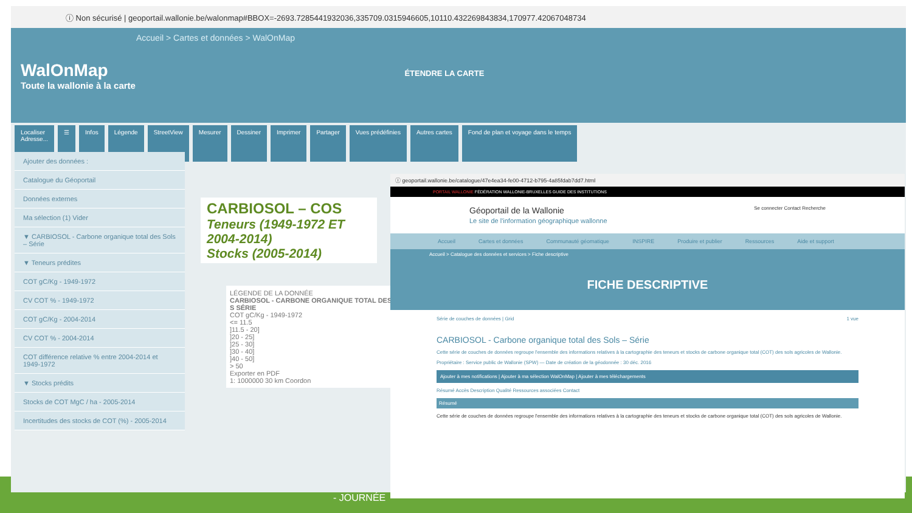ⓘ Non sécurisé | geoportail.wallonie.be/walonmap#BBOX=-2693.7285441932036,335709.0315946605,10110.432269843834,170977.42067048734
Accueil > Cartes et données > WalOnMap
WalOnMap ÉTENDRE LA CARTE
Toute la wallonie à la carte
Localiser
Adresse...
☰ Infos Légende StreetView Mesurer Dessiner Imprimer Partager Vues prédéfinies Autres cartes Fond de plan et voyage dans le temps
Ajouter des données :
Catalogue du Géoportail
Données externes
Ma sélection (1) Vider
▼ CARBIOSOL - Carbone organique total des Sols – Série
▼ Teneurs prédites
COT gC/Kg - 1949-1972
CV COT % - 1949-1972
COT gC/Kg - 2004-2014
CV COT % - 2004-2014
COT différence relative % entre 2004-2014 et 1949-1972
▼ Stocks prédits
Stocks de COT MgC / ha - 2005-2014
Incertitudes des stocks de COT (%) - 2005-2014
LÉGENDE DE LA DONNÉE
CARBIOSOL - CARBONE ORGANIQUE TOTAL DES S SÉRIE
COT gC/Kg - 1949-1972
<= 11.5
]11.5 - 20]
]20 - 25]
]25 - 30]
]30 - 40]
]40 - 50]
> 50
Exporter en PDF
1: 1000000 30 km Coordon
ⓘ geoportail.wallonie.be/catalogue/47e4ea34-fe00-4712-b795-4a85fdab7dd7.html
PORTAIL WALLONIE FÉDÉRATION WALLONIE-BRUXELLES GUIDE DES INSTITUTIONS
Géoportail de la Wallonie Se connecter Contact Recherche
Le site de l'information géographique wallonne
Accueil Cartes et données Communauté géomatique INSPIRE Produire et publier Ressources Aide et support
Accueil > Catalogue des données et services > Fiche descriptive
FICHE DESCRIPTIVE
Série de couches de données | Grid 1 vue
CARBIOSOL - Carbone organique total des Sols – Série
Cette série de couches de données regroupe l'ensemble des informations relatives à la cartographie des teneurs et stocks de carbone organique total (COT) des sols agricoles de Wallonie.
Propriétaire : Service public de Wallonie (SPW) — Date de création de la géodonnée : 30 déc. 2016
Ajouter à mes notifications | Ajouter à ma sélection WalOnMap | Ajouter à mes téléchargements
Résumé Accès Description Qualité Ressources associées Contact
Résumé
Cette série de couches de données regroupe l'ensemble des informations relatives à la cartographie des teneurs et stocks de carbone organique total (COT) des sols agricoles de Wallonie.
CARBIOSOL – COS
Teneurs (1949-1972 ET 2004-2014)
Stocks (2005-2014)
- JOURNÉE